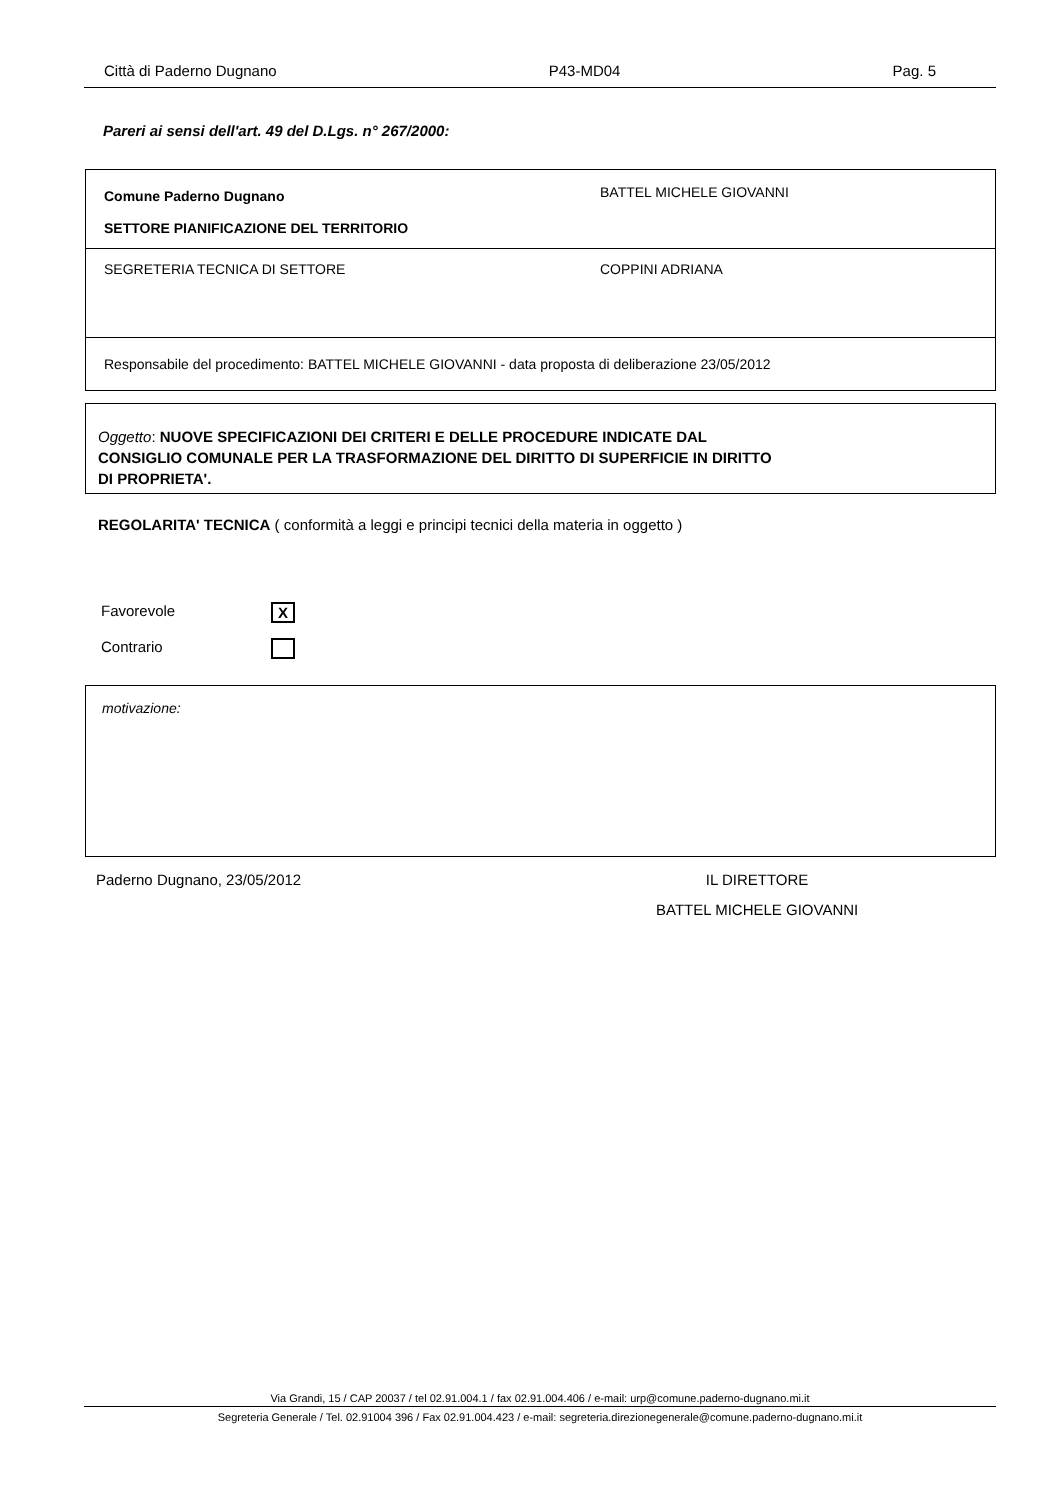Città di Paderno Dugnano P43-MD04 Pag. 5
Pareri ai sensi dell'art. 49 del D.Lgs. n° 267/2000:
| Comune Paderno Dugnano SETTORE PIANIFICAZIONE DEL TERRITORIO | BATTEL MICHELE GIOVANNI |
| SEGRETERIA TECNICA DI SETTORE | COPPINI ADRIANA |
| Responsabile del procedimento: BATTEL MICHELE GIOVANNI - data proposta di deliberazione 23/05/2012 | |
Oggetto: NUOVE SPECIFICAZIONI DEI CRITERI E DELLE PROCEDURE INDICATE DAL
CONSIGLIO COMUNALE PER LA TRASFORMAZIONE DEL DIRITTO DI SUPERFICIE IN DIRITTO
DI PROPRIETA'.
REGOLARITA' TECNICA ( conformità a leggi e principi tecnici della materia in oggetto )
Favorevole X
Contrario
motivazione:
Paderno Dugnano, 23/05/2012
IL DIRETTORE
BATTEL MICHELE GIOVANNI
Via Grandi, 15 / CAP 20037 / tel 02.91.004.1 / fax 02.91.004.406 / e-mail: urp@comune.paderno-dugnano.mi.it
Segreteria Generale / Tel. 02.91004 396 / Fax 02.91.004.423 / e-mail: segreteria.direzionegenerale@comune.paderno-dugnano.mi.it